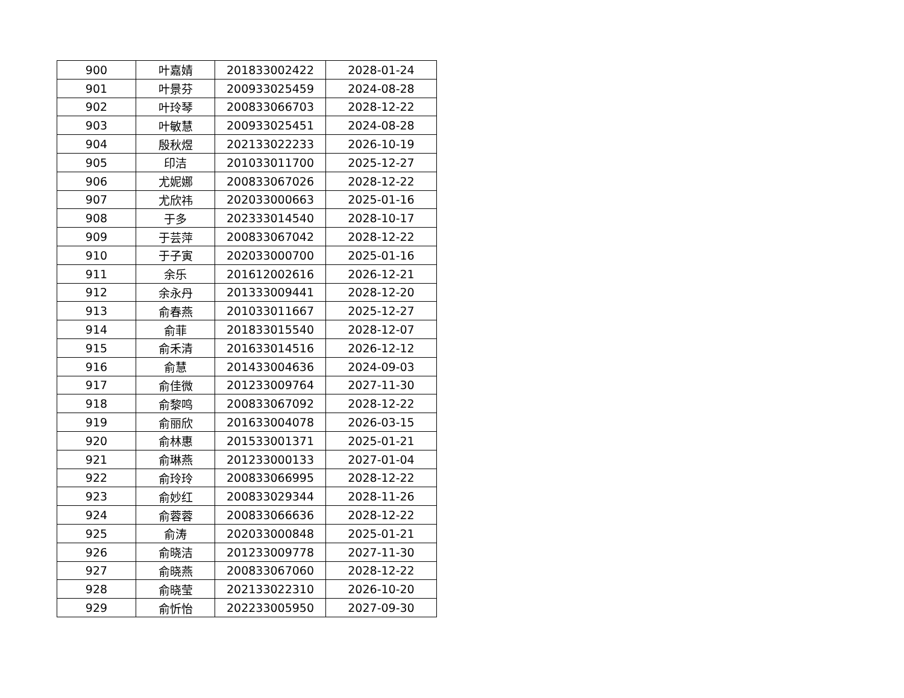| 900 | 叶嘉婧 | 201833002422 | 2028-01-24 |
| 901 | 叶景芬 | 200933025459 | 2024-08-28 |
| 902 | 叶玲琴 | 200833066703 | 2028-12-22 |
| 903 | 叶敏慧 | 200933025451 | 2024-08-28 |
| 904 | 殷秋煜 | 202133022233 | 2026-10-19 |
| 905 | 印洁 | 201033011700 | 2025-12-27 |
| 906 | 尤妮娜 | 200833067026 | 2028-12-22 |
| 907 | 尤欣祎 | 202033000663 | 2025-01-16 |
| 908 | 于多 | 202333014540 | 2028-10-17 |
| 909 | 于芸萍 | 200833067042 | 2028-12-22 |
| 910 | 于子寅 | 202033000700 | 2025-01-16 |
| 911 | 余乐 | 201612002616 | 2026-12-21 |
| 912 | 余永丹 | 201333009441 | 2028-12-20 |
| 913 | 俞春燕 | 201033011667 | 2025-12-27 |
| 914 | 俞菲 | 201833015540 | 2028-12-07 |
| 915 | 俞禾清 | 201633014516 | 2026-12-12 |
| 916 | 俞慧 | 201433004636 | 2024-09-03 |
| 917 | 俞佳微 | 201233009764 | 2027-11-30 |
| 918 | 俞黎鸣 | 200833067092 | 2028-12-22 |
| 919 | 俞丽欣 | 201633004078 | 2026-03-15 |
| 920 | 俞林惠 | 201533001371 | 2025-01-21 |
| 921 | 俞琳燕 | 201233000133 | 2027-01-04 |
| 922 | 俞玲玲 | 200833066995 | 2028-12-22 |
| 923 | 俞妙红 | 200833029344 | 2028-11-26 |
| 924 | 俞蓉蓉 | 200833066636 | 2028-12-22 |
| 925 | 俞涛 | 202033000848 | 2025-01-21 |
| 926 | 俞晓洁 | 201233009778 | 2027-11-30 |
| 927 | 俞晓燕 | 200833067060 | 2028-12-22 |
| 928 | 俞晓莹 | 202133022310 | 2026-10-20 |
| 929 | 俞忻怡 | 202233005950 | 2027-09-30 |